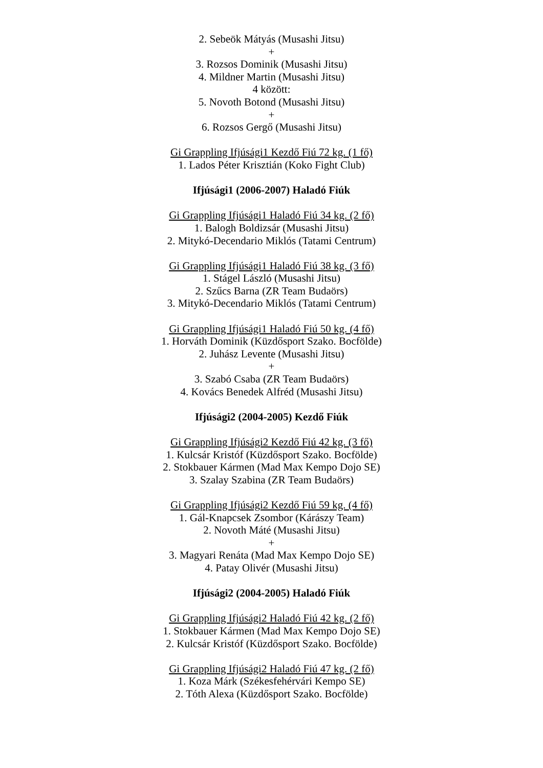2. Sebeök Mátyás (Musashi Jitsu)
+
3. Rozsos Dominik (Musashi Jitsu)
4. Mildner Martin (Musashi Jitsu)
4 között:
5. Novoth Botond (Musashi Jitsu)
+
6. Rozsos Gergő (Musashi Jitsu)
Gi Grappling Ifjúsági1 Kezdő Fiú 72 kg. (1 fő)
1. Lados Péter Krisztián (Koko Fight Club)
Ifjúsági1 (2006-2007) Haladó Fiúk
Gi Grappling Ifjúsági1 Haladó Fiú 34 kg. (2 fő)
1. Balogh Boldizsár (Musashi Jitsu)
2. Mitykó-Decendario Miklós (Tatami Centrum)
Gi Grappling Ifjúsági1 Haladó Fiú 38 kg. (3 fő)
1. Stágel László (Musashi Jitsu)
2. Szűcs Barna (ZR Team Budaörs)
3. Mitykó-Decendario Miklós (Tatami Centrum)
Gi Grappling Ifjúsági1 Haladó Fiú 50 kg. (4 fő)
1. Horváth Dominik (Küzdősport Szako. Bocfölde)
2. Juhász Levente (Musashi Jitsu)
+
3. Szabó Csaba (ZR Team Budaörs)
4. Kovács Benedek Alfréd (Musashi Jitsu)
Ifjúsági2 (2004-2005) Kezdő Fiúk
Gi Grappling Ifjúsági2 Kezdő Fiú 42 kg. (3 fő)
1. Kulcsár Kristóf (Küzdősport Szako. Bocfölde)
2. Stokbauer Kármen (Mad Max Kempo Dojo SE)
3. Szalay Szabina (ZR Team Budaörs)
Gi Grappling Ifjúsági2 Kezdő Fiú 59 kg. (4 fő)
1. Gál-Knapcsek Zsombor (Kárászy Team)
2. Novoth Máté (Musashi Jitsu)
+
3. Magyari Renáta (Mad Max Kempo Dojo SE)
4. Patay Olivér (Musashi Jitsu)
Ifjúsági2 (2004-2005) Haladó Fiúk
Gi Grappling Ifjúsági2 Haladó Fiú 42 kg. (2 fő)
1. Stokbauer Kármen (Mad Max Kempo Dojo SE)
2. Kulcsár Kristóf (Küzdősport Szako. Bocfölde)
Gi Grappling Ifjúsági2 Haladó Fiú 47 kg. (2 fő)
1. Koza Márk (Székesfehérvári Kempo SE)
2. Tóth Alexa (Küzdősport Szako. Bocfölde)